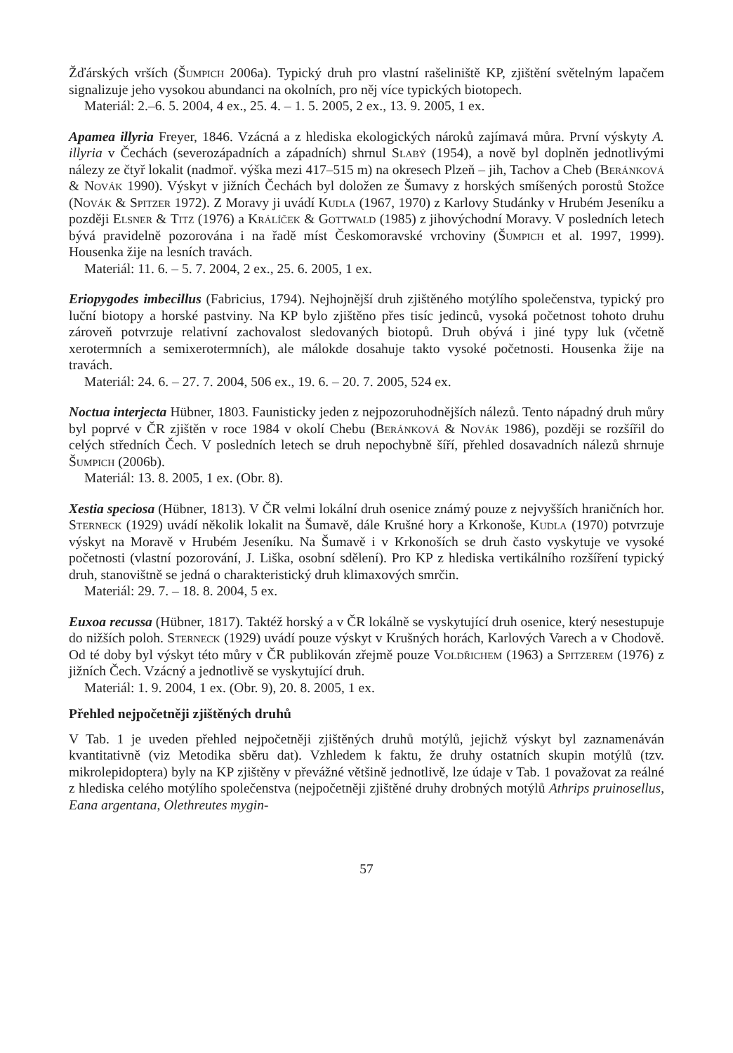Žďárských vrších (Šumpich 2006a). Typický druh pro vlastní rašeliniště KP, zjištění světelným lapačem signalizuje jeho vysokou abundanci na okolních, pro něj více typických biotopech.
Materiál: 2.–6. 5. 2004, 4 ex., 25. 4. – 1. 5. 2005, 2 ex., 13. 9. 2005, 1 ex.
Apamea illyria Freyer, 1846. Vzácná a z hlediska ekologických nároků zajímavá můra. První výskyty A. illyria v Čechách (severozápadních a západních) shrnul Slabý (1954), a nově byl doplněn jednotlivými nálezy ze čtyř lokalit (nadmoř. výška mezi 417–515 m) na okresech Plzeň – jih, Tachov a Cheb (Beránková & Novák 1990). Výskyt v jižních Čechách byl doložen ze Šumavy z horských smíšených porostů Stožce (Novák & Spitzer 1972). Z Moravy ji uvádí Kudla (1967, 1970) z Karlovy Studánky v Hrubém Jeseníku a později Elsner & Titz (1976) a Králíček & Gottwald (1985) z jihovýchodní Moravy. V posledních letech bývá pravidelně pozorována i na řadě míst Českomoravské vrchoviny (Šumpich et al. 1997, 1999). Housenka žije na lesních travách.
Materiál: 11. 6. – 5. 7. 2004, 2 ex., 25. 6. 2005, 1 ex.
Eriopygodes imbecillus (Fabricius, 1794). Nejhojnější druh zjištěného motýlího společenstva, typický pro luční biotopy a horské pastviny. Na KP bylo zjištěno přes tisíc jedinců, vysoká početnost tohoto druhu zároveň potvrzuje relativní zachovalost sledovaných biotopů. Druh obývá i jiné typy luk (včetně xerotermních a semixerotermních), ale málokde dosahuje takto vysoké početnosti. Housenka žije na travách.
Materiál: 24. 6. – 27. 7. 2004, 506 ex., 19. 6. – 20. 7. 2005, 524 ex.
Noctua interjecta Hübner, 1803. Faunisticky jeden z nejpozoruhodnějších nálezů. Tento nápadný druh můry byl poprvé v ČR zjištěn v roce 1984 v okolí Chebu (Beránková & Novák 1986), později se rozšířil do celých středních Čech. V posledních letech se druh nepochybně šíří, přehled dosavadních nálezů shrnuje Šumpich (2006b).
Materiál: 13. 8. 2005, 1 ex. (Obr. 8).
Xestia speciosa (Hübner, 1813). V ČR velmi lokální druh osenice známý pouze z nejvyšších hraničních hor. Sterneck (1929) uvádí několik lokalit na Šumavě, dále Krušné hory a Krkonoše, Kudla (1970) potvrzuje výskyt na Moravě v Hrubém Jeseníku. Na Šumavě i v Krkonoších se druh často vyskytuje ve vysoké početnosti (vlastní pozorování, J. Liška, osobní sdělení). Pro KP z hlediska vertikálního rozšíření typický druh, stanovištně se jedná o charakteristický druh klimaxových smrčin.
Materiál: 29. 7. – 18. 8. 2004, 5 ex.
Euxoa recussa (Hübner, 1817). Taktéž horský a v ČR lokálně se vyskytující druh osenice, který nesestupuje do nižších poloh. Sterneck (1929) uvádí pouze výskyt v Krušných horách, Karlových Varech a v Chodově. Od té doby byl výskyt této můry v ČR publikován zřejmě pouze Voldřichem (1963) a Spitzerem (1976) z jižních Čech. Vzácný a jednotlivě se vyskytující druh.
Materiál: 1. 9. 2004, 1 ex. (Obr. 9), 20. 8. 2005, 1 ex.
Přehled nejpočetněji zjištěných druhů
V Tab. 1 je uveden přehled nejpočetněji zjištěných druhů motýlů, jejichž výskyt byl zaznamenáván kvantitativně (viz Metodika sběru dat). Vzhledem k faktu, že druhy ostatních skupin motýlů (tzv. mikrolepidoptera) byly na KP zjištěny v převážné většině jednotlivě, lze údaje v Tab. 1 považovat za reálné z hlediska celého motýlího společenstva (nejpočetněji zjištěné druhy drobných motýlů Athrips pruinosellus, Eana argentana, Olethreutes mygin-
57